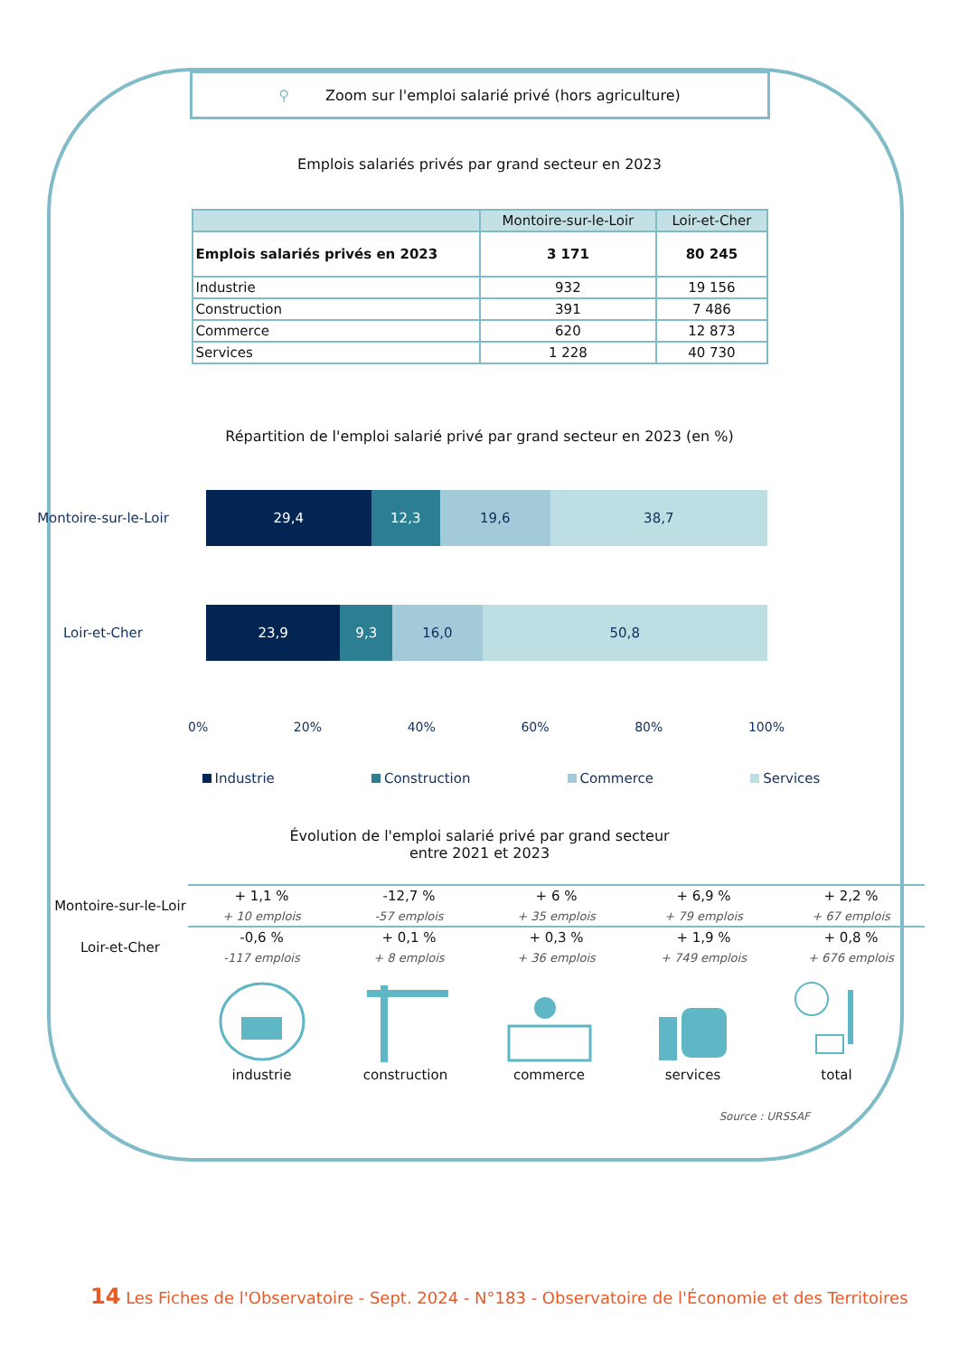⚲ Zoom sur l'emploi salarié privé (hors agriculture)
Emplois salariés privés par grand secteur en 2023
| | Montoire-sur-le-Loir | Loir-et-Cher |
| --- | --- | --- |
| Emplois salariés privés en 2023 | 3 171 | 80 245 |
| Industrie | 932 | 19 156 |
| Construction | 391 | 7 486 |
| Commerce | 620 | 12 873 |
| Services | 1 228 | 40 730 |
Répartition de l'emploi salarié privé par grand secteur en 2023 (en %)
Montoire-sur-le-Loir
29,4 12,3 19,6 38,7
Loir-et-Cher
23,9 9,3 16,0 50,8
0% 20% 40% 60% 80% 100%
Industrie Construction Commerce Services
Évolution de l'emploi salarié privé par grand secteur
entre 2021 et 2023
| Montoire-sur-le-Loir | + 1,1 % | -12,7 % | + 6 % | + 6,9 % | + 2,2 % |
| | + 10 emplois | -57 emplois | + 35 emplois | + 79 emplois | + 67 emplois |
| Loir-et-Cher | -0,6 % | + 0,1 % | + 0,3 % | + 1,9 % | + 0,8 % |
| | -117 emplois | + 8 emplois | + 36 emplois | + 749 emplois | + 676 emplois |
industrie construction commerce services total
Source : URSSAF
14 Les Fiches de l'Observatoire - Sept. 2024 - N°183 - Observatoire de l'Économie et des Territoires